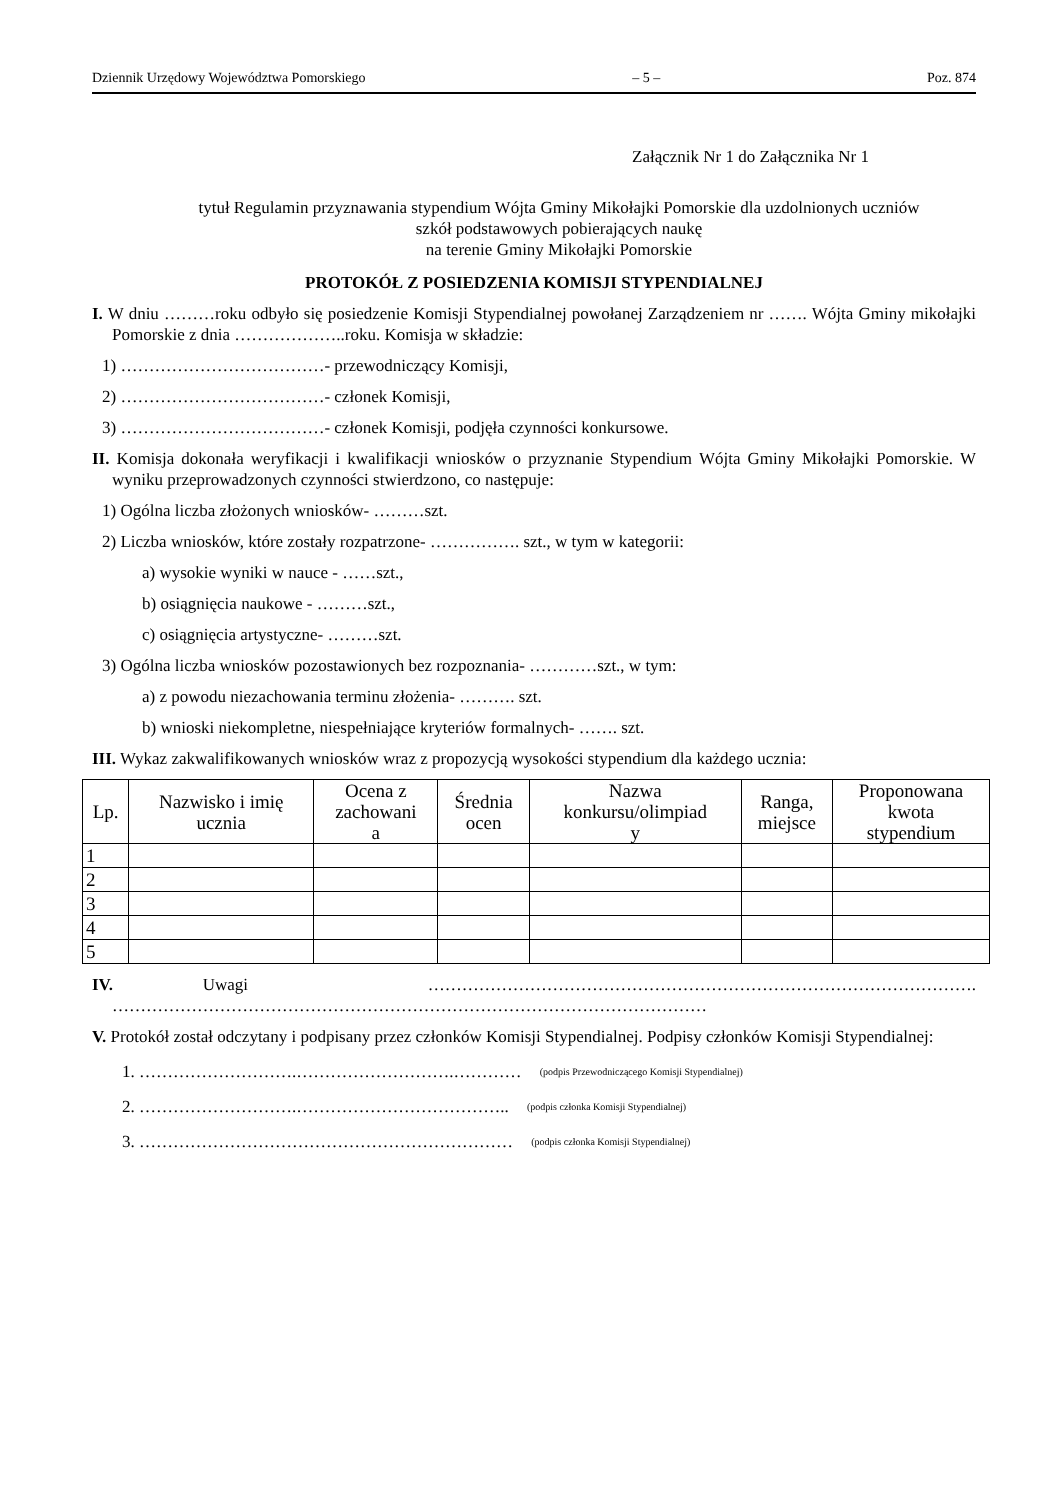Dziennik Urzędowy Województwa Pomorskiego – 5 – Poz. 874
Załącznik Nr 1 do Załącznika Nr 1
tytuł Regulamin przyznawania stypendium Wójta Gminy Mikołajki Pomorskie dla uzdolnionych uczniów
szkół podstawowych pobierających naukę
na terenie Gminy Mikołajki Pomorskie
PROTOKÓŁ Z POSIEDZENIA KOMISJI STYPENDIALNEJ
I. W dniu ………roku odbyło się posiedzenie Komisji Stypendialnej powołanej Zarządzeniem nr ……. Wójta Gminy mikołajki Pomorskie z dnia ………………..roku. Komisja w składzie:
1) ………………………………- przewodniczący Komisji,
2) ………………………………- członek Komisji,
3) ………………………………- członek Komisji, podjęła czynności konkursowe.
II. Komisja dokonała weryfikacji i kwalifikacji wniosków o przyznanie Stypendium Wójta Gminy Mikołajki Pomorskie. W wyniku przeprowadzonych czynności stwierdzono, co następuje:
1) Ogólna liczba złożonych wniosków- ………szt.
2) Liczba wniosków, które zostały rozpatrzone- ……………. szt., w tym w kategorii:
a) wysokie wyniki w nauce - ……szt.,
b) osiągnięcia naukowe - ………szt.,
c) osiągnięcia artystyczne- ………szt.
3) Ogólna liczba wniosków pozostawionych bez rozpoznania- …………szt., w tym:
a) z powodu niezachowania terminu złożenia- ………. szt.
b) wnioski niekompletne, niespełniające kryteriów formalnych- ……. szt.
III. Wykaz zakwalifikowanych wniosków wraz z propozycją wysokości stypendium dla każdego ucznia:
| Lp. | Nazwisko i imię ucznia | Ocena z zachowani a | Średnia ocen | Nazwa konkursu/olimpiad y | Ranga, miejsce | Proponowana kwota stypendium |
| --- | --- | --- | --- | --- | --- | --- |
| 1 | | | | | | |
| 2 | | | | | | |
| 3 | | | | | | |
| 4 | | | | | | |
| 5 | | | | | | |
IV. Uwagi ……………………………………………………………………………………. ……………………………………………………………………………………………
V. Protokół został odczytany i podpisany przez członków Komisji Stypendialnej. Podpisy członków Komisji Stypendialnej:
1. ……………………….……………………….………… (podpis Przewodniczącego Komisji Stypendialnej)
2. ……………………….……………………………….. (podpis członka Komisji Stypendialnej)
3. ………………………………………………………… (podpis członka Komisji Stypendialnej)